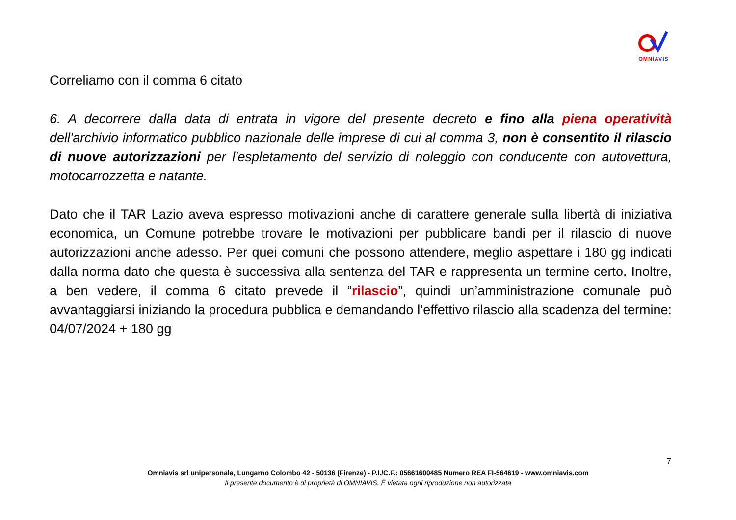OMNIA VIS
Correliamo con il comma 6 citato
6. A decorrere dalla data di entrata in vigore del presente decreto e fino alla piena operatività dell'archivio informatico pubblico nazionale delle imprese di cui al comma 3, non è consentito il rilascio di nuove autorizzazioni per l'espletamento del servizio di noleggio con conducente con autovettura, motocarrozzetta e natante.
Dato che il TAR Lazio aveva espresso motivazioni anche di carattere generale sulla libertà di iniziativa economica, un Comune potrebbe trovare le motivazioni per pubblicare bandi per il rilascio di nuove autorizzazioni anche adesso. Per quei comuni che possono attendere, meglio aspettare i 180 gg indicati dalla norma dato che questa è successiva alla sentenza del TAR e rappresenta un termine certo. Inoltre, a ben vedere, il comma 6 citato prevede il “rilascio”, quindi un’amministrazione comunale può avvantaggiarsi iniziando la procedura pubblica e demandando l’effettivo rilascio alla scadenza del termine: 04/07/2024 + 180 gg
7
Omniavis srl unipersonale, Lungarno Colombo 42 - 50136 (Firenze) - P.I./C.F.: 05661600485 Numero REA FI-564619 - www.omniavis.com
Il presente documento è di proprietà di OMNIAVIS. È vietata ogni riproduzione non autorizzata